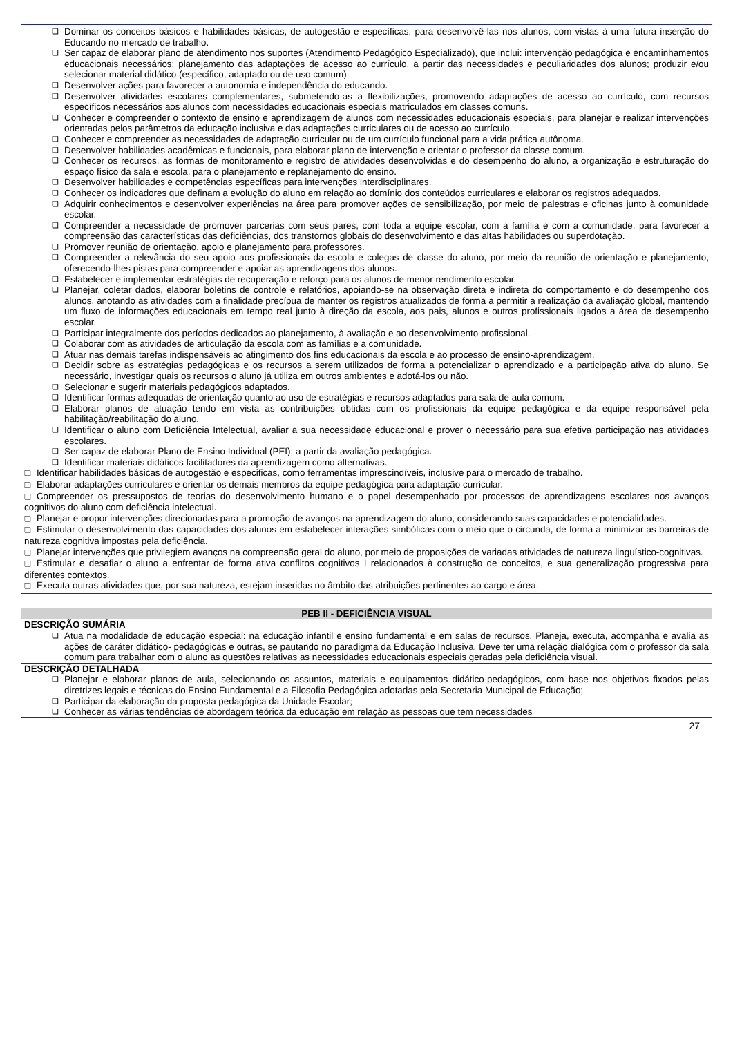❑ Dominar os conceitos básicos e habilidades básicas, de autogestão e específicas, para desenvolvê-las nos alunos, com vistas à uma futura inserção do Educando no mercado de trabalho.
❑ Ser capaz de elaborar plano de atendimento nos suportes (Atendimento Pedagógico Especializado), que inclui: intervenção pedagógica e encaminhamentos educacionais necessários; planejamento das adaptações de acesso ao currículo, a partir das necessidades e peculiaridades dos alunos; produzir e/ou selecionar material didático (específico, adaptado ou de uso comum).
❑ Desenvolver ações para favorecer a autonomia e independência do educando.
❑ Desenvolver atividades escolares complementares, submetendo-as a flexibilizações, promovendo adaptações de acesso ao currículo, com recursos específicos necessários aos alunos com necessidades educacionais especiais matriculados em classes comuns.
❑ Conhecer e compreender o contexto de ensino e aprendizagem de alunos com necessidades educacionais especiais, para planejar e realizar intervenções orientadas pelos parâmetros da educação inclusiva e das adaptações curriculares ou de acesso ao currículo.
❑ Conhecer e compreender as necessidades de adaptação curricular ou de um currículo funcional para a vida prática autônoma.
❑ Desenvolver habilidades acadêmicas e funcionais, para elaborar plano de intervenção e orientar o professor da classe comum.
❑ Conhecer os recursos, as formas de monitoramento e registro de atividades desenvolvidas e do desempenho do aluno, a organização e estruturação do espaço físico da sala e escola, para o planejamento e replanejamento do ensino.
❑ Desenvolver habilidades e competências específicas para intervenções interdisciplinares.
❑ Conhecer os indicadores que definam a evolução do aluno em relação ao domínio dos conteúdos curriculares e elaborar os registros adequados.
❑ Adquirir conhecimentos e desenvolver experiências na área para promover ações de sensibilização, por meio de palestras e oficinas junto à comunidade escolar.
❑ Compreender a necessidade de promover parcerias com seus pares, com toda a equipe escolar, com a família e com a comunidade, para favorecer a compreensão das características das deficiências, dos transtornos globais do desenvolvimento e das altas habilidades ou superdotação.
❑ Promover reunião de orientação, apoio e planejamento para professores.
❑ Compreender a relevância do seu apoio aos profissionais da escola e colegas de classe do aluno, por meio da reunião de orientação e planejamento, oferecendo-lhes pistas para compreender e apoiar as aprendizagens dos alunos.
❑ Estabelecer e implementar estratégias de recuperação e reforço para os alunos de menor rendimento escolar.
❑ Planejar, coletar dados, elaborar boletins de controle e relatórios, apoiando-se na observação direta e indireta do comportamento e do desempenho dos alunos, anotando as atividades com a finalidade precípua de manter os registros atualizados de forma a permitir a realização da avaliação global, mantendo um fluxo de informações educacionais em tempo real junto à direção da escola, aos pais, alunos e outros profissionais ligados a área de desempenho escolar.
❑ Participar integralmente dos períodos dedicados ao planejamento, à avaliação e ao desenvolvimento profissional.
❑ Colaborar com as atividades de articulação da escola com as famílias e a comunidade.
❑ Atuar nas demais tarefas indispensáveis ao atingimento dos fins educacionais da escola e ao processo de ensino-aprendizagem.
❑ Decidir sobre as estratégias pedagógicas e os recursos a serem utilizados de forma a potencializar o aprendizado e a participação ativa do aluno. Se necessário, investigar quais os recursos o aluno já utiliza em outros ambientes e adotá-los ou não.
❑ Selecionar e sugerir materiais pedagógicos adaptados.
❑ Identificar formas adequadas de orientação quanto ao uso de estratégias e recursos adaptados para sala de aula comum.
❑ Elaborar planos de atuação tendo em vista as contribuições obtidas com os profissionais da equipe pedagógica e da equipe responsável pela habilitação/reabilitação do aluno.
❑ Identificar o aluno com Deficiência Intelectual, avaliar a sua necessidade educacional e prover o necessário para sua efetiva participação nas atividades escolares.
❑ Ser capaz de elaborar Plano de Ensino Individual (PEI), a partir da avaliação pedagógica.
❑ Identificar materiais didáticos facilitadores da aprendizagem como alternativas.
❑ Identificar habilidades básicas de autogestão e especificas, como ferramentas imprescindíveis, inclusive para o mercado de trabalho.
❑ Elaborar adaptações curriculares e orientar os demais membros da equipe pedagógica para adaptação curricular.
❑ Compreender os pressupostos de teorias do desenvolvimento humano e o papel desempenhado por processos de aprendizagens escolares nos avanços cognitivos do aluno com deficiência intelectual.
❑ Planejar e propor intervenções direcionadas para a promoção de avanços na aprendizagem do aluno, considerando suas capacidades e potencialidades.
❑ Estimular o desenvolvimento das capacidades dos alunos em estabelecer interações simbólicas com o meio que o circunda, de forma a minimizar as barreiras de natureza cognitiva impostas pela deficiência.
❑ Planejar intervenções que privilegiem avanços na compreensão geral do aluno, por meio de proposições de variadas atividades de natureza linguístico-cognitivas.
❑ Estimular e desafiar o aluno a enfrentar de forma ativa conflitos cognitivos I relacionados à construção de conceitos, e sua generalização progressiva para diferentes contextos.
❑ Executa outras atividades que, por sua natureza, estejam inseridas no âmbito das atribuições pertinentes ao cargo e área.
| PEB II - DEFICIÊNCIA VISUAL |
| --- |
| DESCRIÇÃO SUMÁRIA ❑ Atua na modalidade de educação especial: na educação infantil e ensino fundamental e em salas de recursos. Planeja, executa, acompanha e avalia as ações de caráter didático- pedagógicas e outras, se pautando no paradigma da Educação Inclusiva. Deve ter uma relação dialógica com o professor da sala comum para trabalhar com o aluno as questões relativas as necessidades educacionais especiais geradas pela deficiência visual. |
| DESCRIÇÃO DETALHADA ❑ Planejar e elaborar planos de aula, selecionando os assuntos, materiais e equipamentos didático-pedagógicos, com base nos objetivos fixados pelas diretrizes legais e técnicas do Ensino Fundamental e a Filosofia Pedagógica adotadas pela Secretaria Municipal de Educação; ❑ Participar da elaboração da proposta pedagógica da Unidade Escolar; ❑ Conhecer as várias tendências de abordagem teórica da educação em relação as pessoas que tem necessidades |
27